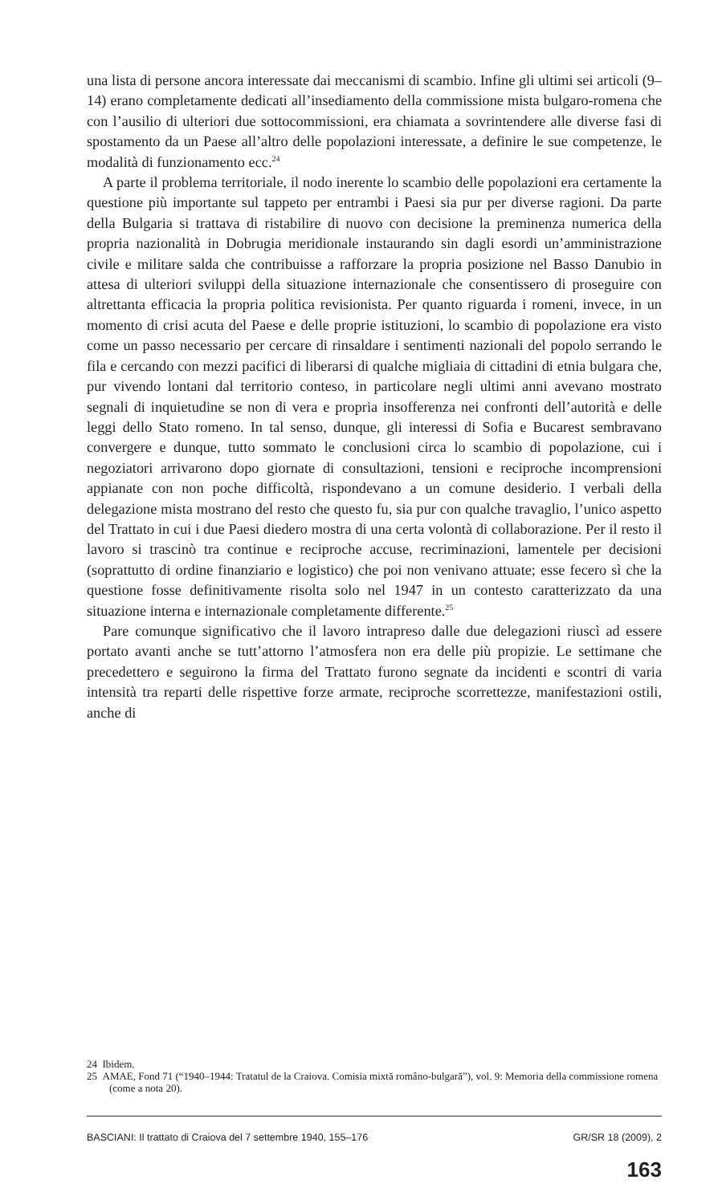una lista di persone ancora interessate dai meccanismi di scambio. Infine gli ultimi sei articoli (9–14) erano completamente dedicati all’insediamento della commissione mista bulgaro-romena che con l’ausilio di ulteriori due sottocommissioni, era chiamata a sovrintendere alle diverse fasi di spostamento da un Paese all’altro delle popolazioni interessate, a definire le sue competenze, le modalità di funzionamento ecc.<sup>24</sup>
A parte il problema territoriale, il nodo inerente lo scambio delle popolazioni era certamente la questione più importante sul tappeto per entrambi i Paesi sia pur per diverse ragioni. Da parte della Bulgaria si trattava di ristabilire di nuovo con decisione la preminenza numerica della propria nazionalità in Dobrugia meridionale instaurando sin dagli esordi un’amministrazione civile e militare salda che contribuisse a rafforzare la propria posizione nel Basso Danubio in attesa di ulteriori sviluppi della situazione internazionale che consentissero di proseguire con altrettanta efficacia la propria politica revisionista. Per quanto riguarda i romeni, invece, in un momento di crisi acuta del Paese e delle proprie istituzioni, lo scambio di popolazione era visto come un passo necessario per cercare di rinsaldare i sentimenti nazionali del popolo serrando le fila e cercando con mezzi pacifici di liberarsi di qualche migliaia di cittadini di etnia bulgara che, pur vivendo lontani dal territorio conteso, in particolare negli ultimi anni avevano mostrato segnali di inquietudine se non di vera e propria insofferenza nei confronti dell’autorità e delle leggi dello Stato romeno. In tal senso, dunque, gli interessi di Sofia e Bucarest sembravano convergere e dunque, tutto sommato le conclusioni circa lo scambio di popolazione, cui i negoziatori arrivarono dopo giornate di consultazioni, tensioni e reciproche incomprensioni appianate con non poche difficoltà, rispondevano a un comune desiderio. I verbali della delegazione mista mostrano del resto che questo fu, sia pur con qualche travaglio, l’unico aspetto del Trattato in cui i due Paesi diedero mostra di una certa volontà di collaborazione. Per il resto il lavoro si trascinò tra continue e reciproche accuse, recriminazioni, lamentele per decisioni (soprattutto di ordine finanziario e logistico) che poi non venivano attuate; esse fecero sì che la questione fosse definitivamente risolta solo nel 1947 in un contesto caratterizzato da una situazione interna e internazionale completamente differente.<sup>25</sup>
Pare comunque significativo che il lavoro intrapreso dalle due delegazioni riuscì ad essere portato avanti anche se tutt’attorno l’atmosfera non era delle più propizie. Le settimane che precedettero e seguirono la firma del Trattato furono segnate da incidenti e scontri di varia intensità tra reparti delle rispettive forze armate, reciproche scorrettezze, manifestazioni ostili, anche di
24 Ibidem.
25 AMAE, Fond 71 (“1940–1944: Tratatul de la Craiova. Comisia mixtă româno-bulgară”), vol. 9: Memoria della commissione romena (come a nota 20).
BASCIANI: Il trattato di Craiova del 7 settembre 1940, 155–176 GR/SR 18 (2009), 2
163